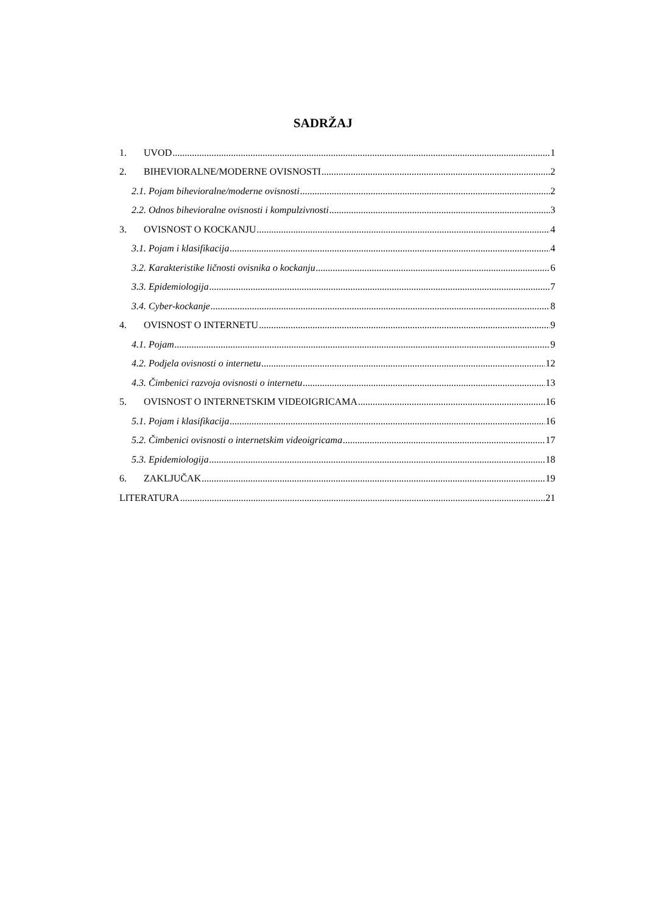SADRŽAJ
1. UVOD 1
2. BIHEVIORALNE/MODERNE OVISNOSTI 2
2.1. Pojam bihevioralne/moderne ovisnosti 2
2.2. Odnos bihevioralne ovisnosti i kompulzivnosti 3
3. OVISNOST O KOCKANJU 4
3.1. Pojam i klasifikacija 4
3.2. Karakteristike ličnosti ovisnika o kockanju 6
3.3. Epidemiologija 7
3.4. Cyber-kockanje 8
4. OVISNOST O INTERNETU 9
4.1. Pojam 9
4.2. Podjela ovisnosti o internetu 12
4.3. Čimbenici razvoja ovisnosti o internetu 13
5. OVISNOST O INTERNETSKIM VIDEOIGRICAMA 16
5.1. Pojam i klasifikacija 16
5.2. Čimbenici ovisnosti o internetskim videoigricama 17
5.3. Epidemiologija 18
6. ZAKLJUČAK 19
LITERATURA 21